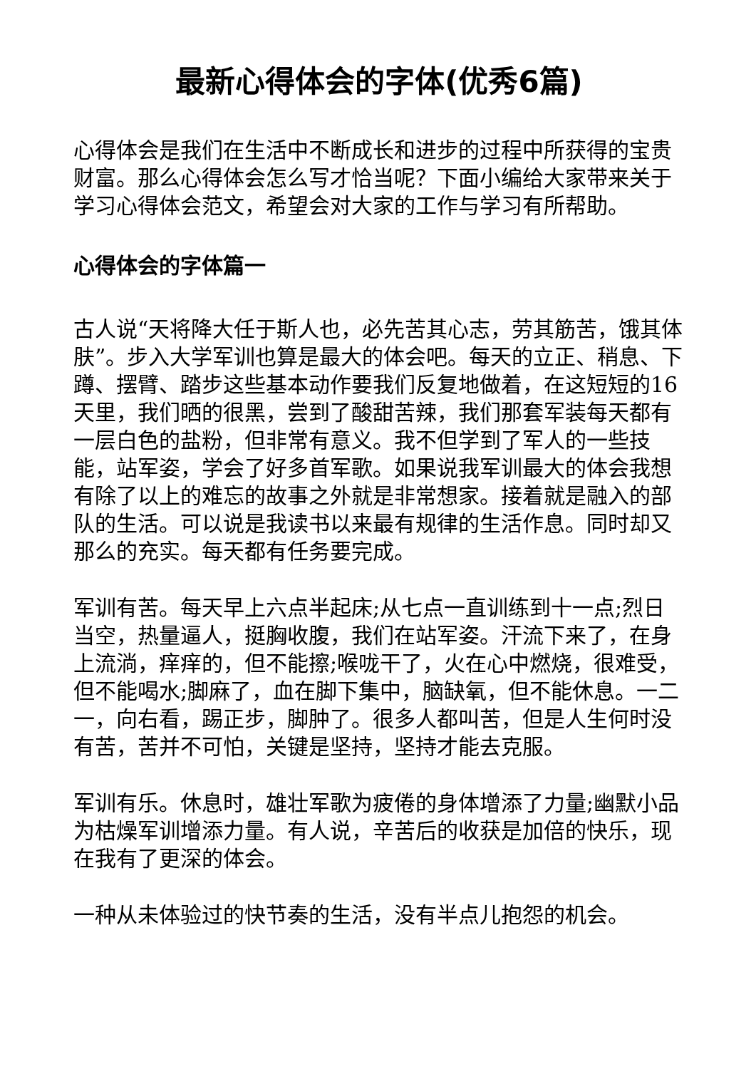最新心得体会的字体(优秀6篇)
心得体会是我们在生活中不断成长和进步的过程中所获得的宝贵财富。那么心得体会怎么写才恰当呢？下面小编给大家带来关于学习心得体会范文，希望会对大家的工作与学习有所帮助。
心得体会的字体篇一
古人说“天将降大任于斯人也，必先苦其心志，劳其筋苦，饿其体肤”。步入大学军训也算是最大的体会吧。每天的立正、稍息、下蹲、摆臂、踏步这些基本动作要我们反复地做着，在这短短的16天里，我们晒的很黑，尝到了酸甜苦辣，我们那套军装每天都有一层白色的盐粉，但非常有意义。我不但学到了军人的一些技能，站军姿，学会了好多首军歌。如果说我军训最大的体会我想有除了以上的难忘的故事之外就是非常想家。接着就是融入的部队的生活。可以说是我读书以来最有规律的生活作息。同时却又那么的充实。每天都有任务要完成。
军训有苦。每天早上六点半起床;从七点一直训练到十一点;烈日当空，热量逼人，挺胸收腹，我们在站军姿。汗流下来了，在身上流淌，痒痒的，但不能擦;喉咙干了，火在心中燃烧，很难受，但不能喝水;脚麻了，血在脚下集中，脑缺氧，但不能休息。一二一，向右看，踢正步，脚肿了。很多人都叫苦，但是人生何时没有苦，苦并不可怕，关键是坚持，坚持才能去克服。
军训有乐。休息时，雄壮军歌为疲倦的身体增添了力量;幽默小品为枯燥军训增添力量。有人说，辛苦后的收获是加倍的快乐，现在我有了更深的体会。
一种从未体验过的快节奏的生活，没有半点儿抱怨的机会。